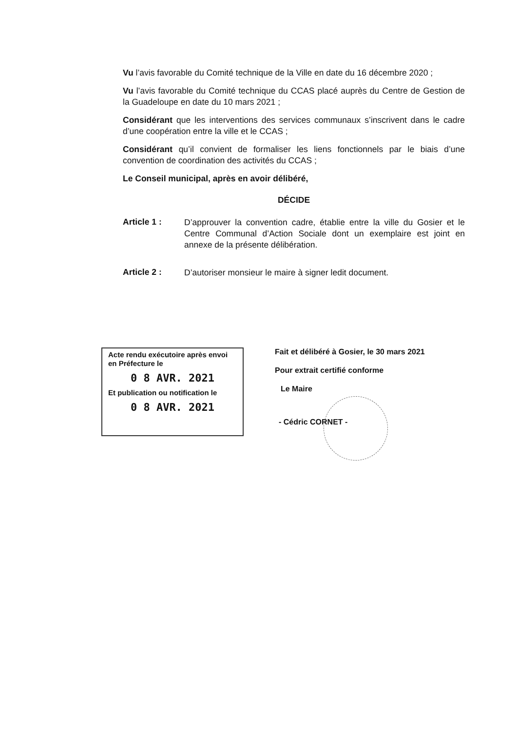Vu l’avis favorable du Comité technique de la Ville en date du 16 décembre 2020 ;
Vu l’avis favorable du Comité technique du CCAS placé auprès du Centre de Gestion de la Guadeloupe en date du 10 mars 2021 ;
Considérant que les interventions des services communaux s’inscrivent dans le cadre d’une coopération entre la ville et le CCAS ;
Considérant qu’il convient de formaliser les liens fonctionnels par le biais d’une convention de coordination des activités du CCAS ;
Le Conseil municipal, après en avoir délibéré,
DÉCIDE
Article 1 :
D’approuver la convention cadre, établie entre la ville du Gosier et le Centre Communal d’Action Sociale dont un exemplaire est joint en annexe de la présente délibération.
Article 2 :
D’autoriser monsieur le maire à signer ledit document.
Acte rendu exécutoire après envoi en Préfecture le
0 8 AVR. 2021
Et publication ou notification le
0 8 AVR. 2021
Fait et délibéré à Gosier, le 30 mars 2021
Pour extrait certifié conforme
Le Maire
- Cédric CORNET -